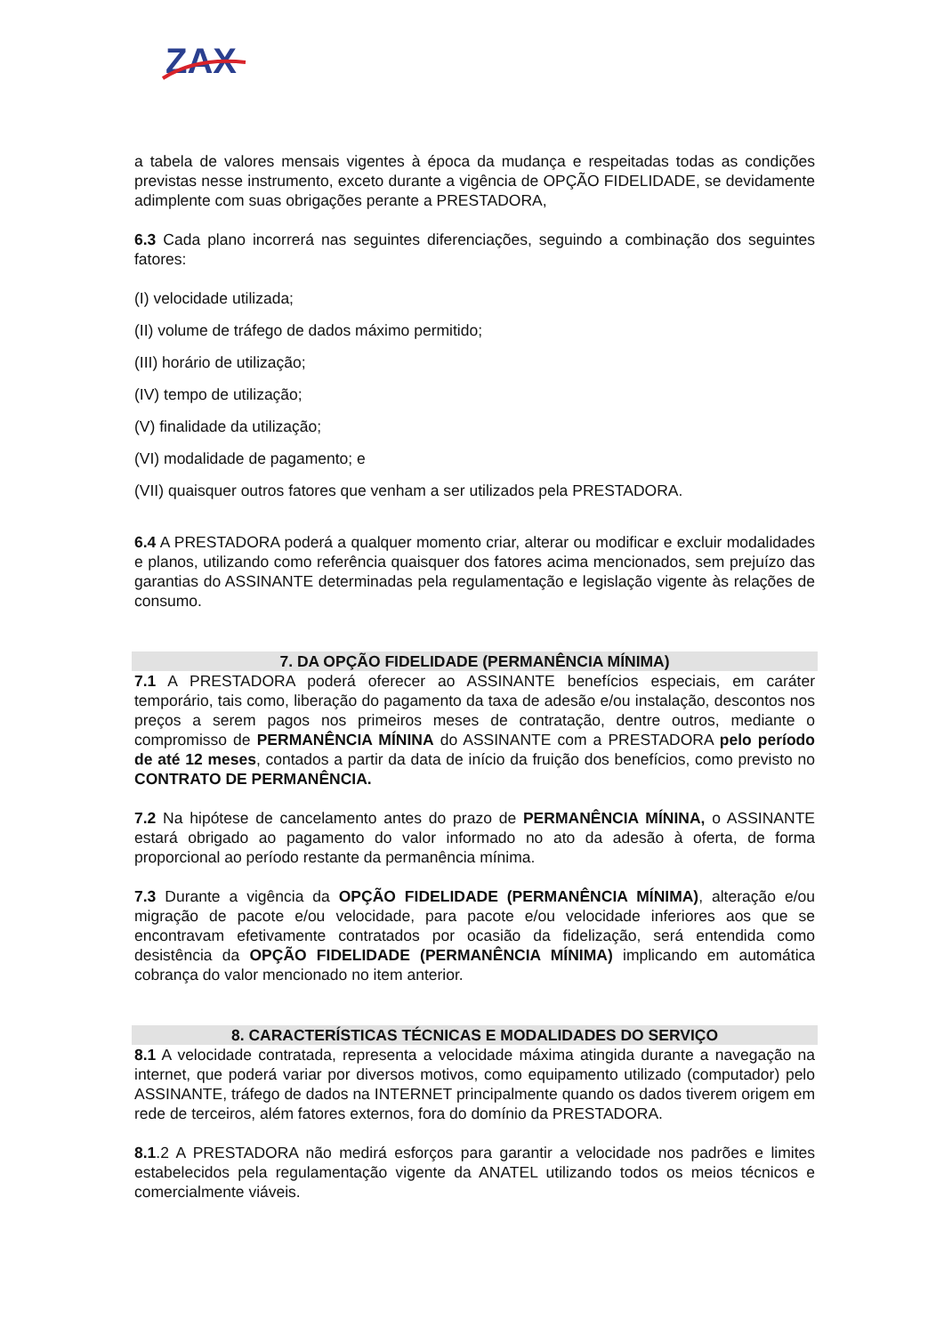ZAX
a tabela de valores mensais vigentes à época da mudança e respeitadas todas as condições previstas nesse instrumento, exceto durante a vigência de OPÇÃO FIDELIDADE, se devidamente adimplente com suas obrigações perante a PRESTADORA,
6.3 Cada plano incorrerá nas seguintes diferenciações, seguindo a combinação dos seguintes fatores:
(I) velocidade utilizada;
(II) volume de tráfego de dados máximo permitido;
(III) horário de utilização;
(IV) tempo de utilização;
(V) finalidade da utilização;
(VI) modalidade de pagamento; e
(VII) quaisquer outros fatores que venham a ser utilizados pela PRESTADORA.
6.4 A PRESTADORA poderá a qualquer momento criar, alterar ou modificar e excluir modalidades e planos, utilizando como referência quaisquer dos fatores acima mencionados, sem prejuízo das garantias do ASSINANTE determinadas pela regulamentação e legislação vigente às relações de consumo.
7. DA OPÇÃO FIDELIDADE (PERMANÊNCIA MÍNIMA)
7.1 A PRESTADORA poderá oferecer ao ASSINANTE benefícios especiais, em caráter temporário, tais como, liberação do pagamento da taxa de adesão e/ou instalação, descontos nos preços a serem pagos nos primeiros meses de contratação, dentre outros, mediante o compromisso de PERMANÊNCIA MÍNINA do ASSINANTE com a PRESTADORA pelo período de até 12 meses, contados a partir da data de início da fruição dos benefícios, como previsto no CONTRATO DE PERMANÊNCIA.
7.2 Na hipótese de cancelamento antes do prazo de PERMANÊNCIA MÍNINA, o ASSINANTE estará obrigado ao pagamento do valor informado no ato da adesão à oferta, de forma proporcional ao período restante da permanência mínima.
7.3 Durante a vigência da OPÇÃO FIDELIDADE (PERMANÊNCIA MÍNIMA), alteração e/ou migração de pacote e/ou velocidade, para pacote e/ou velocidade inferiores aos que se encontravam efetivamente contratados por ocasião da fidelização, será entendida como desistência da OPÇÃO FIDELIDADE (PERMANÊNCIA MÍNIMA) implicando em automática cobrança do valor mencionado no item anterior.
8. CARACTERÍSTICAS TÉCNICAS E MODALIDADES DO SERVIÇO
8.1 A velocidade contratada, representa a velocidade máxima atingida durante a navegação na internet, que poderá variar por diversos motivos, como equipamento utilizado (computador) pelo ASSINANTE, tráfego de dados na INTERNET principalmente quando os dados tiverem origem em rede de terceiros, além fatores externos, fora do domínio da PRESTADORA.
8.1.2 A PRESTADORA não medirá esforços para garantir a velocidade nos padrões e limites estabelecidos pela regulamentação vigente da ANATEL utilizando todos os meios técnicos e comercialmente viáveis.